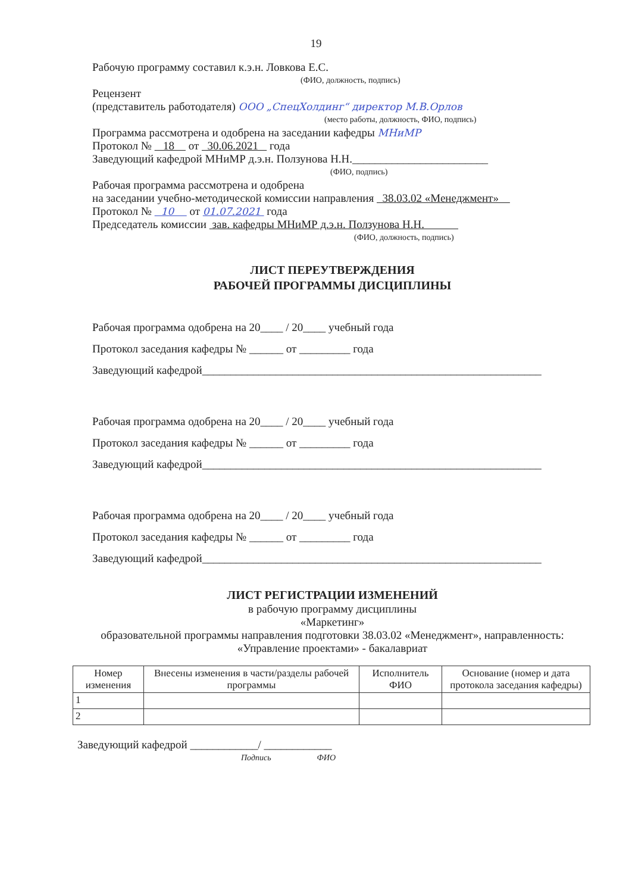19
Рабочую программу составил к.э.н. Ловкова Е.С.
(ФИО, должность, подпись)
Рецензент
(представитель работодателя) ООО „СпецХолдинг“ директор М.В.Орлов
(место работы, должность, ФИО, подпись)
Программа рассмотрена и одобрена на заседании кафедры МНиМР
Протокол № 18 от 30.06.2021 года
Заведующий кафедрой МНиМР д.э.н. Ползунова Н.Н.________________________
(ФИО, подпись)
Рабочая программа рассмотрена и одобрена
на заседании учебно-методической комиссии направления 38.03.02 «Менеджмент»
Протокол № 10 от 01.07.2021 года
Председатель комиссии зав. кафедры МНиМР д.э.н. Ползунова Н.Н.
(ФИО, должность, подпись)
ЛИСТ ПЕРЕУТВЕРЖДЕНИЯ
РАБОЧЕЙ ПРОГРАММЫ ДИСЦИПЛИНЫ
Рабочая программа одобрена на 20____ / 20____ учебный года
Протокол заседания кафедры № ______ от _________ года
Заведующий кафедрой____________________________________________________________
Рабочая программа одобрена на 20____ / 20____ учебный года
Протокол заседания кафедры № ______ от _________ года
Заведующий кафедрой____________________________________________________________
Рабочая программа одобрена на 20____ / 20____ учебный года
Протокол заседания кафедры № ______ от _________ года
Заведующий кафедрой____________________________________________________________
ЛИСТ РЕГИСТРАЦИИ ИЗМЕНЕНИЙ
в рабочую программу дисциплины
«Маркетинг»
образовательной программы направления подготовки 38.03.02 «Менеджмент», направленность:
«Управление проектами» - бакалавриат
| Номер изменения | Внесены изменения в части/разделы рабочей программы | Исполнитель ФИО | Основание (номер и дата протокола заседания кафедры) |
| --- | --- | --- | --- |
| 1 | | | |
| 2 | | | |
Заведующий кафедрой ____________/ ____________
Подпись ФИО